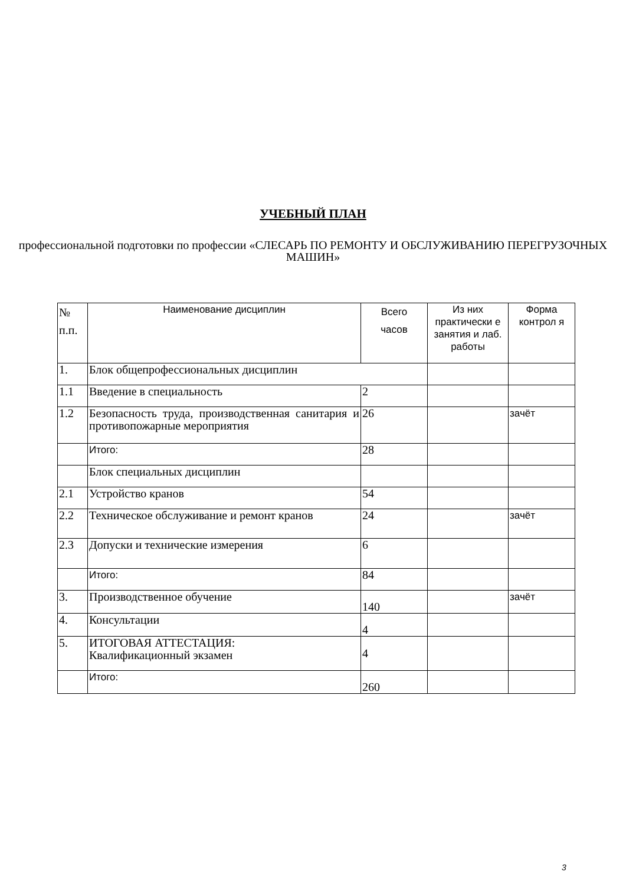УЧЕБНЫЙ ПЛАН
профессиональной подготовки по профессии «СЛЕСАРЬ ПО РЕМОНТУ И ОБСЛУЖИВАНИЮ ПЕРЕГРУЗОЧНЫХ МАШИН»
| № п.п. | Наименование дисциплин | Всего часов | Из них практически е занятия и лаб. работы | Форма контрол я |
| --- | --- | --- | --- | --- |
| 1. | Блок общепрофессиональных дисциплин | | | |
| 1.1 | Введение в специальность | 2 | | |
| 1.2 | Безопасность труда, производственная санитария и противопожарные мероприятия | 26 | | зачёт |
| | Итого: | 28 | | |
| | Блок специальных дисциплин | | | |
| 2.1 | Устройство кранов | 54 | | |
| 2.2 | Техническое обслуживание и ремонт кранов | 24 | | зачёт |
| 2.3 | Допуски и технические измерения | 6 | | |
| | Итого: | 84 | | |
| 3. | Производственное обучение | 140 | | зачёт |
| 4. | Консультации | 4 | | |
| 5. | ИТОГОВАЯ АТТЕСТАЦИЯ: Квалификационный экзамен | 4 | | |
| | Итого: | 260 | | |
3